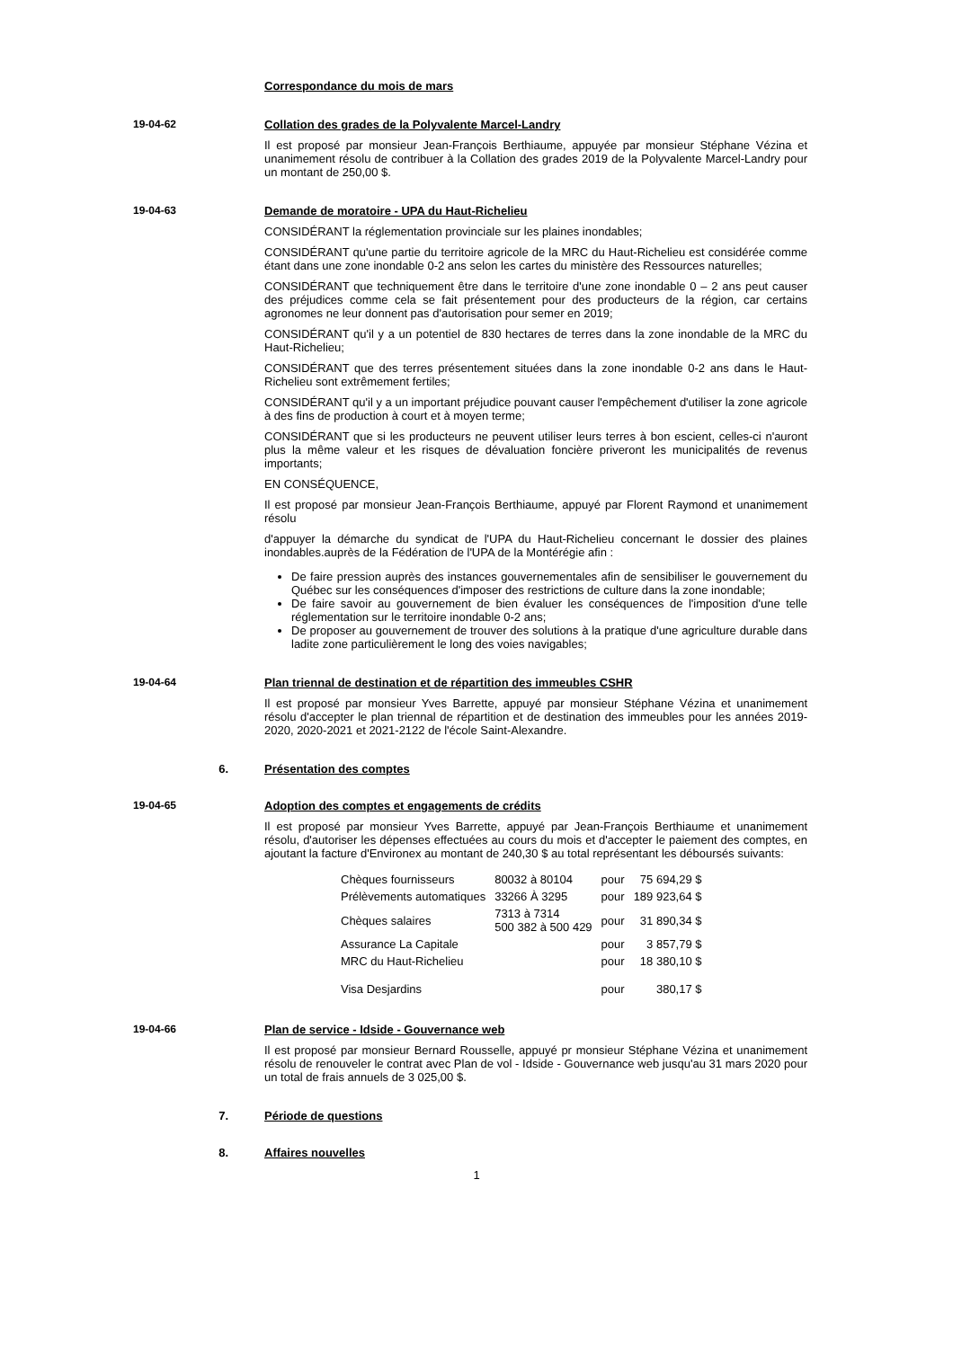Correspondance du mois de mars
19-04-62 Collation des grades de la Polyvalente Marcel-Landry
Il est proposé par monsieur Jean-François Berthiaume, appuyée par monsieur Stéphane Vézina et unanimement résolu de contribuer à la Collation des grades 2019 de la Polyvalente Marcel-Landry pour un montant de 250,00 $.
19-04-63 Demande de moratoire - UPA du Haut-Richelieu
CONSIDÉRANT la réglementation provinciale sur les plaines inondables;
CONSIDÉRANT qu'une partie du territoire agricole de la MRC du Haut-Richelieu est considérée comme étant dans une zone inondable 0-2 ans selon les cartes du ministère des Ressources naturelles;
CONSIDÉRANT que techniquement être dans le territoire d'une zone inondable 0 – 2 ans peut causer des préjudices comme cela se fait présentement pour des producteurs de la région, car certains agronomes ne leur donnent pas d'autorisation pour semer en 2019;
CONSIDÉRANT qu'il y a un potentiel de 830 hectares de terres dans la zone inondable de la MRC du Haut-Richelieu;
CONSIDÉRANT que des terres présentement situées dans la zone inondable 0-2 ans dans le Haut-Richelieu sont extrêmement fertiles;
CONSIDÉRANT qu'il y a un important préjudice pouvant causer l'empêchement d'utiliser la zone agricole à des fins de production à court et à moyen terme;
CONSIDÉRANT que si les producteurs ne peuvent utiliser leurs terres à bon escient, celles-ci n'auront plus la même valeur et les risques de dévaluation foncière priveront les municipalités de revenus importants;
EN CONSÉQUENCE,
Il est proposé par monsieur Jean-François Berthiaume, appuyé par Florent Raymond et unanimement résolu
d'appuyer la démarche du syndicat de l'UPA du Haut-Richelieu concernant le dossier des plaines inondables.auprès de la Fédération de l'UPA de la Montérégie afin :
De faire pression auprès des instances gouvernementales afin de sensibiliser le gouvernement du Québec sur les conséquences d'imposer des restrictions de culture dans la zone inondable;
De faire savoir au gouvernement de bien évaluer les conséquences de l'imposition d'une telle réglementation sur le territoire inondable 0-2 ans;
De proposer au gouvernement de trouver des solutions à la pratique d'une agriculture durable dans ladite zone particulièrement le long des voies navigables;
19-04-64 Plan triennal de destination et de répartition des immeubles CSHR
Il est proposé par monsieur Yves Barrette, appuyé par monsieur Stéphane Vézina et unanimement résolu d'accepter le plan triennal de répartition et de destination des immeubles pour les années 2019-2020, 2020-2021 et 2021-2122 de l'école Saint-Alexandre.
6. Présentation des comptes
19-04-65 Adoption des comptes et engagements de crédits
Il est proposé par monsieur Yves Barrette, appuyé par Jean-François Berthiaume et unanimement résolu, d'autoriser les dépenses effectuées au cours du mois et d'accepter le paiement des comptes, en ajoutant la facture d'Environex au montant de 240,30 $ au total représentant les déboursés suivants:
| Chèques fournisseurs | 80032 à 80104 | pour | 75 694,29 $ |
| Prélèvements automatiques | 33266 À 3295 | pour | 189 923,64 $ |
| Chèques salaires | 7313 à 7314 500 382 à 500 429 | pour | 31 890,34 $ |
| Assurance La Capitale | | pour | 3 857,79 $ |
| MRC du Haut-Richelieu | | pour | 18 380,10 $ |
| Visa Desjardins | | pour | 380,17 $ |
19-04-66 Plan de service - Idside - Gouvernance web
Il est proposé par monsieur Bernard Rousselle, appuyé pr monsieur Stéphane Vézina et unanimement résolu de renouveler le contrat avec Plan de vol - Idside - Gouvernance web jusqu'au 31 mars 2020 pour un total de frais annuels de 3 025,00 $.
7. Période de questions
8. Affaires nouvelles
1